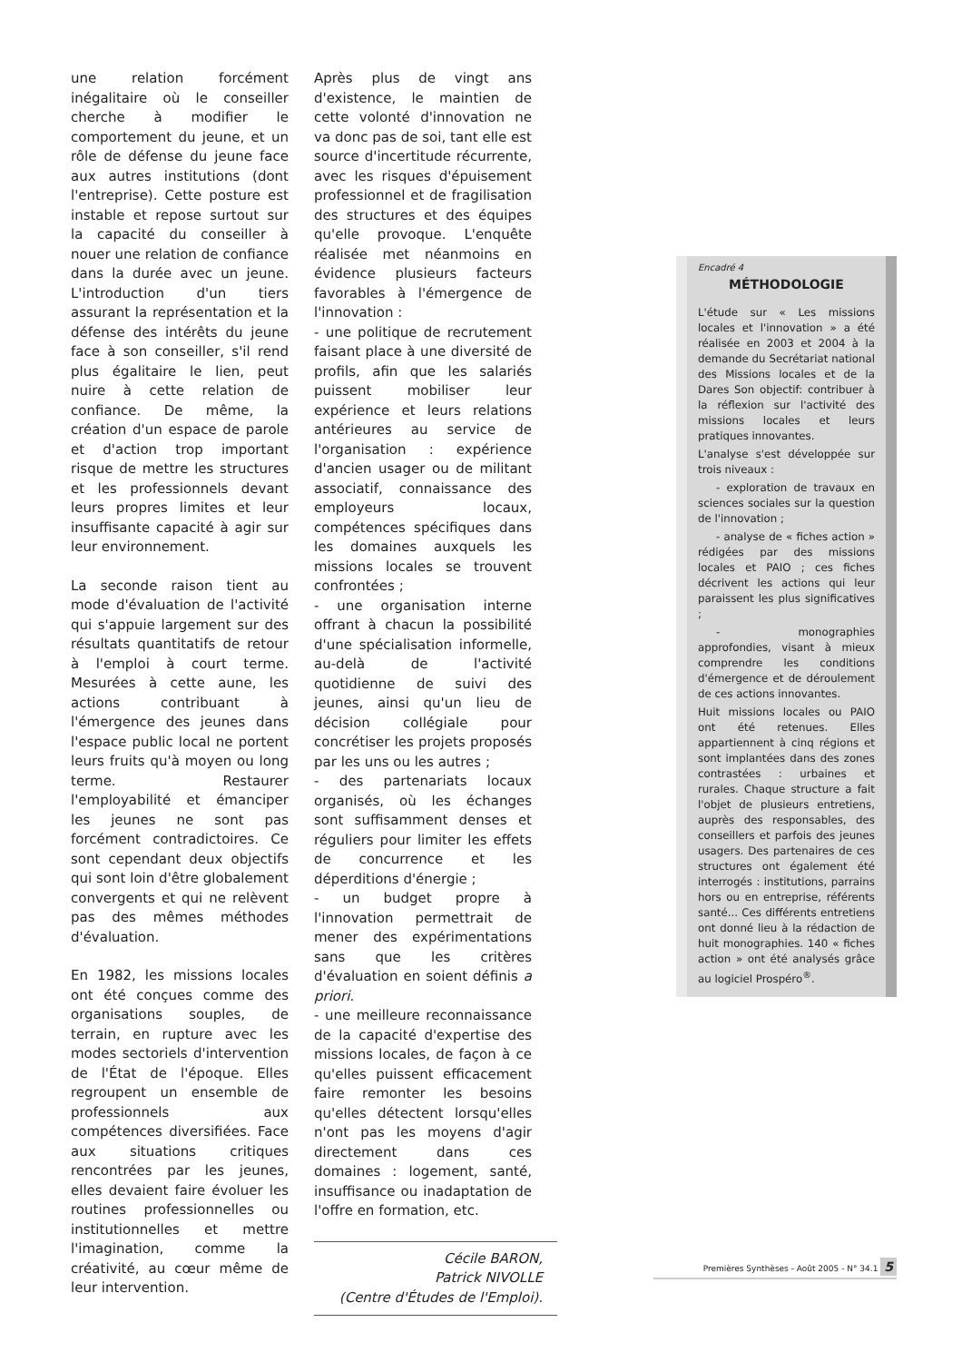une relation forcément inégalitaire où le conseiller cherche à modifier le comportement du jeune, et un rôle de défense du jeune face aux autres institutions (dont l'entreprise). Cette posture est instable et repose surtout sur la capacité du conseiller à nouer une relation de confiance dans la durée avec un jeune. L'introduction d'un tiers assurant la représentation et la défense des intérêts du jeune face à son conseiller, s'il rend plus égalitaire le lien, peut nuire à cette relation de confiance. De même, la création d'un espace de parole et d'action trop important risque de mettre les structures et les professionnels devant leurs propres limites et leur insuffisante capacité à agir sur leur environnement.
La seconde raison tient au mode d'évaluation de l'activité qui s'appuie largement sur des résultats quantitatifs de retour à l'emploi à court terme. Mesurées à cette aune, les actions contribuant à l'émergence des jeunes dans l'espace public local ne portent leurs fruits qu'à moyen ou long terme. Restaurer l'employabilité et émanciper les jeunes ne sont pas forcément contradictoires. Ce sont cependant deux objectifs qui sont loin d'être globalement convergents et qui ne relèvent pas des mêmes méthodes d'évaluation.
En 1982, les missions locales ont été conçues comme des organisations souples, de terrain, en rupture avec les modes sectoriels d'intervention de l'État de l'époque. Elles regroupent un ensemble de professionnels aux compétences diversifiées. Face aux situations critiques rencontrées par les jeunes, elles devaient faire évoluer les routines professionnelles ou institutionnelles et mettre l'imagination, comme la créativité, au cœur même de leur intervention.
Après plus de vingt ans d'existence, le maintien de cette volonté d'innovation ne va donc pas de soi, tant elle est source d'incertitude récurrente, avec les risques d'épuisement professionnel et de fragilisation des structures et des équipes qu'elle provoque. L'enquête réalisée met néanmoins en évidence plusieurs facteurs favorables à l'émergence de l'innovation :
- une politique de recrutement faisant place à une diversité de profils, afin que les salariés puissent mobiliser leur expérience et leurs relations antérieures au service de l'organisation : expérience d'ancien usager ou de militant associatif, connaissance des employeurs locaux, compétences spécifiques dans les domaines auxquels les missions locales se trouvent confrontées ;
- une organisation interne offrant à chacun la possibilité d'une spécialisation informelle, au-delà de l'activité quotidienne de suivi des jeunes, ainsi qu'un lieu de décision collégiale pour concrétiser les projets proposés par les uns ou les autres ;
- des partenariats locaux organisés, où les échanges sont suffisamment denses et réguliers pour limiter les effets de concurrence et les déperditions d'énergie ;
- un budget propre à l'innovation permettrait de mener des expérimentations sans que les critères d'évaluation en soient définis a priori.
- une meilleure reconnaissance de la capacité d'expertise des missions locales, de façon à ce qu'elles puissent efficacement faire remonter les besoins qu'elles détectent lorsqu'elles n'ont pas les moyens d'agir directement dans ces domaines : logement, santé, insuffisance ou inadaptation de l'offre en formation, etc.
Cécile BARON,
Patrick NIVOLLE
(Centre d'Études de l'Emploi).
Encadré 4
MÉTHODOLOGIE
L'étude sur « Les missions locales et l'innovation » a été réalisée en 2003 et 2004 à la demande du Secrétariat national des Missions locales et de la Dares Son objectif: contribuer à la réflexion sur l'activité des missions locales et leurs pratiques innovantes.
L'analyse s'est développée sur trois niveaux :
- exploration de travaux en sciences sociales sur la question de l'innovation ;
- analyse de « fiches action » rédigées par des missions locales et PAIO ; ces fiches décrivent les actions qui leur paraissent les plus significatives ;
- monographies approfondies, visant à mieux comprendre les conditions d'émergence et de déroulement de ces actions innovantes.
Huit missions locales ou PAIO ont été retenues. Elles appartiennent à cinq régions et sont implantées dans des zones contrastées : urbaines et rurales. Chaque structure a fait l'objet de plusieurs entretiens, auprès des responsables, des conseillers et parfois des jeunes usagers. Des partenaires de ces structures ont également été interrogés : institutions, parrains hors ou en entreprise, référents santé... Ces différents entretiens ont donné lieu à la rédaction de huit monographies. 140 « fiches action » ont été analysés grâce au logiciel Prospéro<sup>®</sup>.
Premières Synthèses - Août 2005 - N° 34.1 5